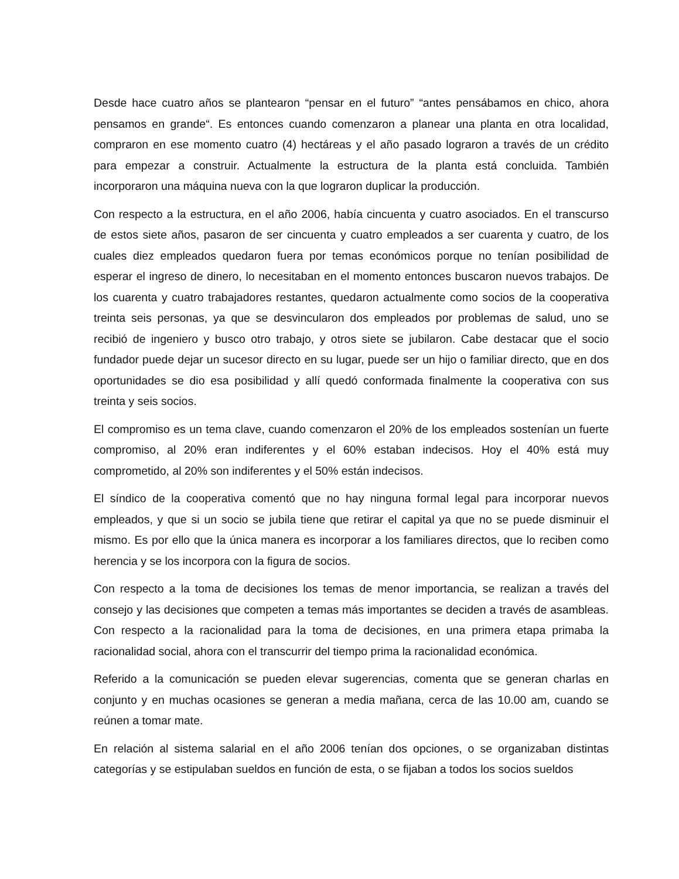Desde hace cuatro años se plantearon “pensar en el futuro” “antes pensábamos en chico, ahora pensamos en grande“. Es entonces cuando comenzaron a planear una planta en otra localidad, compraron en ese momento cuatro (4) hectáreas y el año pasado lograron a través de un crédito para empezar a construir. Actualmente la estructura de la planta está concluida. También incorporaron una máquina nueva con la que lograron duplicar la producción.
Con respecto a la estructura, en el año 2006, había cincuenta y cuatro asociados. En el transcurso de estos siete años, pasaron de ser cincuenta y cuatro empleados a ser cuarenta y cuatro, de los cuales diez empleados quedaron fuera por temas económicos porque no tenían posibilidad de esperar el ingreso de dinero, lo necesitaban en el momento entonces buscaron nuevos trabajos. De los cuarenta y cuatro trabajadores restantes, quedaron actualmente como socios de la cooperativa treinta seis personas, ya que se desvincularon dos empleados por problemas de salud, uno se recibió de ingeniero y busco otro trabajo, y otros siete se jubilaron. Cabe destacar que el socio fundador puede dejar un sucesor directo en su lugar, puede ser un hijo o familiar directo, que en dos oportunidades se dio esa posibilidad y allí quedó conformada finalmente la cooperativa con sus treinta y seis socios.
El compromiso es un tema clave, cuando comenzaron el 20% de los empleados sostenían un fuerte compromiso, al 20% eran indiferentes y el 60% estaban indecisos. Hoy el 40% está muy comprometido, al 20% son indiferentes y el 50% están indecisos.
El síndico de la cooperativa comentó que no hay ninguna formal legal para incorporar nuevos empleados, y que si un socio se jubila tiene que retirar el capital ya que no se puede disminuir el mismo. Es por ello que la única manera es incorporar a los familiares directos, que lo reciben como herencia y se los incorpora con la figura de socios.
Con respecto a la toma de decisiones los temas de menor importancia, se realizan a través del consejo y las decisiones que competen a temas más importantes se deciden a través de asambleas. Con respecto a la racionalidad para la toma de decisiones, en una primera etapa primaba la racionalidad social, ahora con el transcurrir del tiempo prima la racionalidad económica.
Referido a la comunicación se pueden elevar sugerencias, comenta que se generan charlas en conjunto y en muchas ocasiones se generan a media mañana, cerca de las 10.00 am, cuando se reúnen a tomar mate.
En relación al sistema salarial en el año 2006 tenían dos opciones, o se organizaban distintas categorías y se estipulaban sueldos en función de esta, o se fijaban a todos los socios sueldos